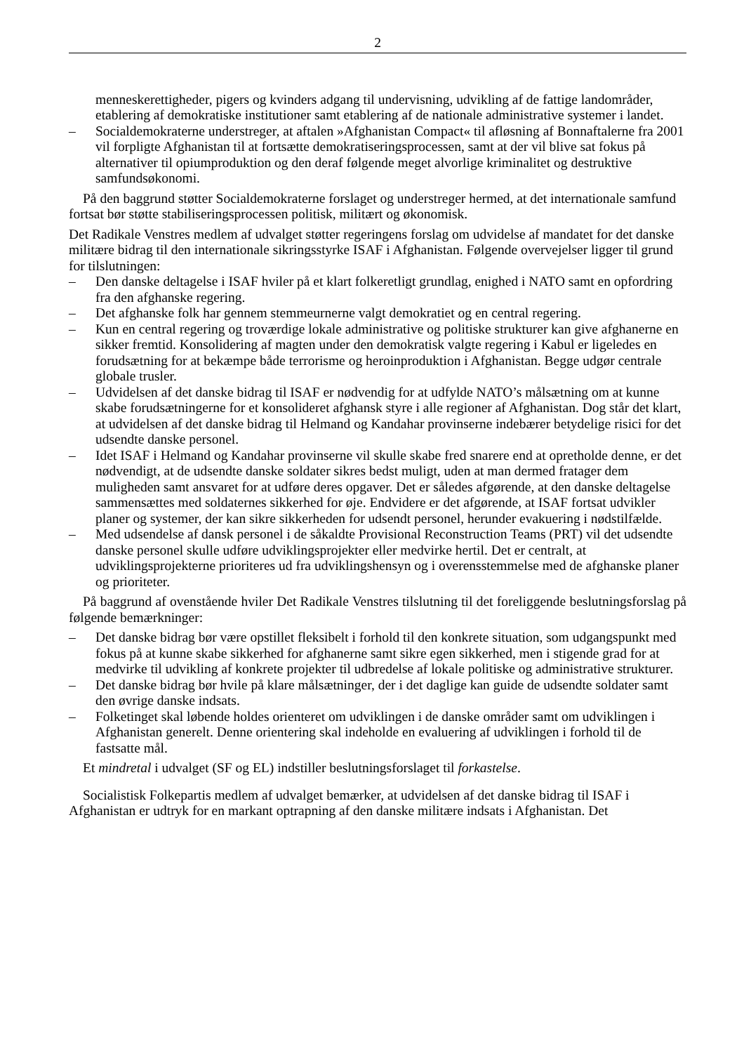2
menneskerettigheder, pigers og kvinders adgang til undervisning, udvikling af de fattige land­områder, etablering af demokratiske institutioner samt etablering af de nationale administrative systemer i landet.
– Socialdemokraterne understreger, at aftalen »Afghanistan Compact« til afløsning af Bonn­aftalerne fra 2001 vil forpligte Afghanistan til at fortsætte demokratiseringsprocessen, samt at der vil blive sat fokus på alternativer til opiumproduktion og den deraf følgende meget alvorlige kriminalitet og destruktive samfundsøkonomi.
På den baggrund støtter Socialdemokraterne forslaget og understreger hermed, at det internationa­le samfund fortsat bør støtte stabiliseringsprocessen politisk, militært og økonomisk.
Det Radikale Venstres medlem af udvalget støtter regeringens forslag om udvidelse af mandatet for det danske militære bidrag til den internationale sikringsstyrke ISAF i Afghanistan. Følgende over­vejelser ligger til grund for tilslutningen:
– Den danske deltagelse i ISAF hviler på et klart folkeretligt grundlag, enighed i NATO samt en opfordring fra den afghanske regering.
– Det afghanske folk har gennem stemmeurnerne valgt demokratiet og en central regering.
– Kun en central regering og troværdige lokale administrative og politiske strukturer kan give afghanerne en sikker fremtid. Konsolidering af magten under den demokratisk valgte regering i Kabul er ligeledes en forudsætning for at bekæmpe både terrorisme og heroinproduktion i Af­ghanistan. Begge udgør centrale globale trusler.
– Udvidelsen af det danske bidrag til ISAF er nødvendig for at udfylde NATO’s målsætning om at kunne skabe forudsætningerne for et konsolideret afghansk styre i alle regioner af Afghani­stan. Dog står det klart, at udvidelsen af det danske bidrag til Helmand og Kandahar provinser­ne indebærer betydelige risici for det udsendte danske personel.
– Idet ISAF i Helmand og Kandahar provinserne vil skulle skabe fred snarere end at opretholde denne, er det nødvendigt, at de udsendte danske soldater sikres bedst muligt, uden at man der­med fratager dem muligheden samt ansvaret for at udføre deres opgaver. Det er således afgø­rende, at den danske deltagelse sammensættes med soldaternes sikkerhed for øje. Endvidere er det afgørende, at ISAF fortsat udvikler planer og systemer, der kan sikre sikkerheden for ud­sendt personel, herunder evakuering i nødstilfælde.
– Med udsendelse af dansk personel i de såkaldte Provisional Reconstruction Teams (PRT) vil det udsendte danske personel skulle udføre udviklingsprojekter eller medvirke hertil. Det er centralt, at udviklingsprojekterne prioriteres ud fra udviklingshensyn og i overensstemmelse med de afghanske planer og prioriteter.
På baggrund af ovenstående hviler Det Radikale Venstres tilslutning til det foreliggende beslut­ningsforslag på følgende bemærkninger:
– Det danske bidrag bør være opstillet fleksibelt i forhold til den konkrete situation, som ud­gangspunkt med fokus på at kunne skabe sikkerhed for afghanerne samt sikre egen sikkerhed, men i stigende grad for at medvirke til udvikling af konkrete projekter til udbredelse af lokale politiske og administrative strukturer.
– Det danske bidrag bør hvile på klare målsætninger, der i det daglige kan guide de udsendte sol­dater samt den øvrige danske indsats.
– Folketinget skal løbende holdes orienteret om udviklingen i de danske områder samt om udvik­lingen i Afghanistan generelt. Denne orientering skal indeholde en evaluering af udviklingen i forhold til de fastsatte mål.
Et mindretal i udvalget (SF og EL) indstiller beslutningsforslaget til forkastelse.
Socialistisk Folkepartis medlem af udvalget bemærker, at udvidelsen af det danske bidrag til ISAF i Afghanistan er udtryk for en markant optrapning af den danske militære indsats i Afghanistan. Det